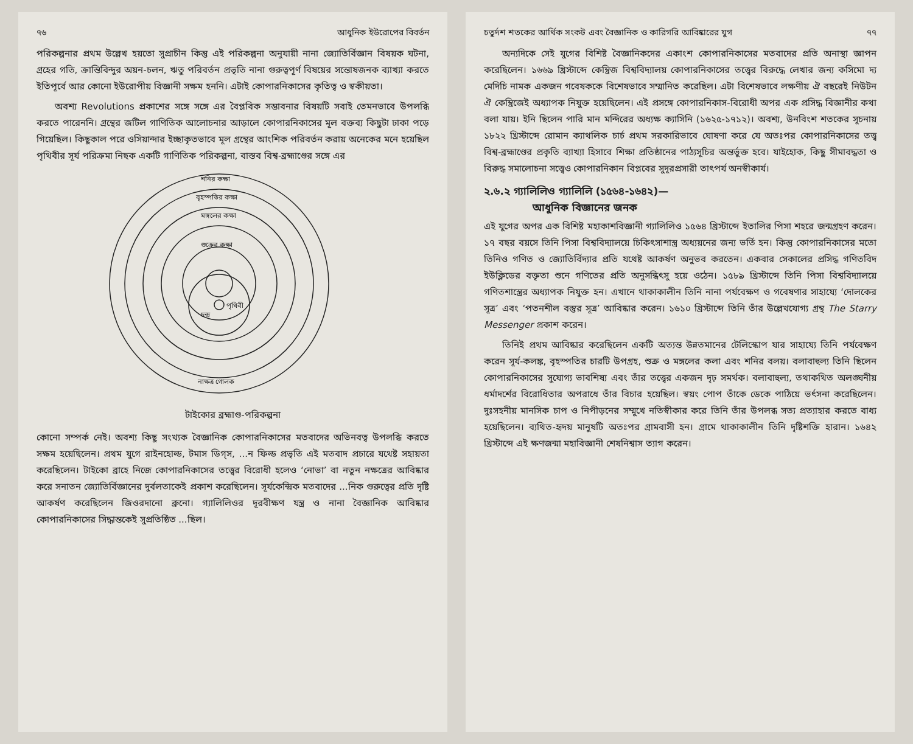৭৬ আধুনিক ইউরোপের বিবর্তন
পরিকল্পনার প্রথম উল্লেখ হয়তো সুপ্রাচীন কিন্তু এই পরিকল্পনা অনুযায়ী নানা জ্যোতির্বিজ্ঞান বিষয়ক ঘটনা, গ্রহের গতি, ক্রান্তিবিন্দুর অয়ন-চলন, ঋতু পরিবর্তন প্রভৃতি নানা গুরুত্বপূর্ণ বিষয়ের সন্তোষজনক ব্যাখ্যা করতে ইতিপূর্বে আর কোনো ইউরোপীয় বিজ্ঞানী সক্ষম হননি। এটাই কোপারনিকাসের কৃতিত্ব ও স্বকীয়তা।
অবশ্য Revolutions প্রকাশের সঙ্গে সঙ্গে এর বৈপ্লবিক সম্ভাবনার বিষয়টি সবাই তেমনভাবে উপলব্ধি করতে পারেননি। গ্রন্থের জটিল গাণিতিক আলোচনার আড়ালে কোপারনিকাসের মূল বক্তব্য কিছুটা ঢাকা পড়ে গিয়েছিল। কিছুকাল পরে ওসিয়ান্দার ইচ্ছাকৃতভাবে মূল গ্রন্থের আংশিক পরিবর্তন করায় অনেকের মনে হয়েছিল পৃথিবীর সূর্য পরিক্রমা নিছক একটি গাণিতিক পরিকল্পনা, বাস্তব বিশ্ব-ব্রহ্মাণ্ডের সঙ্গে এর
শনির কক্ষা
বৃহস্পতির কক্ষা
মঙ্গলের কক্ষা
শুক্রের কক্ষা
পৃথিবী
চন্দ্র
নাক্ষত্র গোলক
টাইকোর ব্রহ্মাণ্ড-পরিকল্পনা
কোনো সম্পর্ক নেই। অবশ্য কিছু সংখ্যক বৈজ্ঞানিক কোপারনিকাসের মতবাদের অভিনবত্ব উপলব্ধি করতে সক্ষম হয়েছিলেন। প্রথম যুগে রাইনহোল্ড, টমাস ডিগ্‌স, ...ন ফিল্ড প্রভৃতি এই মতবাদ প্রচারে যথেষ্ট সহায়তা করেছিলেন। টাইকো ব্রাহে নিজে কোপারনিকাসের তত্ত্বের বিরোধী হলেও ‘নোভা’ বা নতুন নক্ষত্রের আবিষ্কার করে সনাতন জ্যোতির্বিজ্ঞানের দুর্বলতাকেই প্রকাশ করেছিলেন। সূর্যকেন্দ্রিক মতবাদের ...নিক গুরুত্বের প্রতি দৃষ্টি আকর্ষণ করেছিলেন জিওরদানো ব্রুনো। গ্যালিলিওর দূরবীক্ষণ যন্ত্র ও নানা বৈজ্ঞানিক আবিষ্কার কোপারনিকাসের সিদ্ধান্তকেই সুপ্রতিষ্ঠিত ...ছিল।
চতুর্দশ শতকের আর্থিক সংকট এবং বৈজ্ঞানিক ও কারিগরি আবিষ্কারের যুগ ৭৭
অন্যদিকে সেই যুগের বিশিষ্ট বৈজ্ঞানিকদের একাংশ কোপারনিকাসের মতবাদের প্রতি অনাস্থা জ্ঞাপন করেছিলেন। ১৬৬৯ খ্রিস্টাব্দে কেম্ব্রিজ বিশ্ববিদ্যালয় কোপারনিকাসের তত্ত্বের বিরুদ্ধে লেখার জন্য কসিমো দ্য মেদিচি নামক একজন গবেষককে বিশেষভাবে সম্মানিত করেছিল। এটা বিশেষভাবে লক্ষণীয় ঐ বছরেই নিউটন ঐ কেম্ব্রিজেই অধ্যাপক নিযুক্ত হয়েছিলেন। এই প্রসঙ্গে কোপারনিকাস-বিরোধী অপর এক প্রসিদ্ধ বিজ্ঞানীর কথা বলা যায়। ইনি ছিলেন পারি মান মন্দিরের অধ্যক্ষ ক্যাসিনি (১৬২৫-১৭১২)। অবশ্য, উনবিংশ শতকের সূচনায় ১৮২২ খ্রিস্টাব্দে রোমান ক্যাথলিক চার্চ প্রথম সরকারিভাবে ঘোষণা করে যে অতঃপর কোপারনিকাসের তত্ত্ব বিশ্ব-ব্রহ্মাণ্ডের প্রকৃতি ব্যাখ্যা হিসাবে শিক্ষা প্রতিষ্ঠানের পাঠ্যসূচির অন্তর্ভুক্ত হবে। যাইহোক, কিছু সীমাবদ্ধতা ও বিরুদ্ধ সমালোচনা সত্ত্বেও কোপারনিকান বিপ্লবের সুদূরপ্রসারী তাৎপর্য অনস্বীকার্য।
২.৬.২ গ্যালিলিও গ্যালিলি (১৫৬৪-১৬৪২)—
আধুনিক বিজ্ঞানের জনক
এই যুগের অপর এক বিশিষ্ট মহাকাশবিজ্ঞানী গ্যালিলিও ১৫৬৪ খ্রিস্টাব্দে ইতালির পিসা শহরে জন্মগ্রহণ করেন। ১৭ বছর বয়সে তিনি পিসা বিশ্ববিদ্যালয়ে চিকিৎসাশাস্ত্র অধ্যয়নের জন্য ভর্তি হন। কিন্তু কোপারনিকাসের মতো তিনিও গণিত ও জ্যোতির্বিদ্যার প্রতি যথেষ্ট আকর্ষণ অনুভব করতেন। একবার সেকালের প্রসিদ্ধ গণিতবিদ ইউক্লিডের বক্তৃতা শুনে গণিতের প্রতি অনুসন্ধিৎসু হয়ে ওঠেন। ১৫৮৯ খ্রিস্টাব্দে তিনি পিসা বিশ্ববিদ্যালয়ে গণিতশাস্ত্রের অধ্যাপক নিযুক্ত হন। এখানে থাকাকালীন তিনি নানা পর্যবেক্ষণ ও গবেষণার সাহায্যে ‘দোলকের সূত্র’ এবং ‘পতনশীল বস্তুর সূত্র’ আবিষ্কার করেন। ১৬১০ খ্রিস্টাব্দে তিনি তাঁর উল্লেখযোগ্য গ্রন্থ The Starry Messenger প্রকাশ করেন।
তিনিই প্রথম আবিষ্কার করেছিলেন একটি অত্যন্ত উন্নতমানের টেলিস্কোপ যার সাহায্যে তিনি পর্যবেক্ষণ করেন সূর্য-কলঙ্ক, বৃহস্পতির চারটি উপগ্রহ, শুক্র ও মঙ্গলের কলা এবং শনির বলয়। বলাবাহুল্য তিনি ছিলেন কোপারনিকাসের সুযোগ্য ভাবশিষ্য এবং তাঁর তত্ত্বের একজন দৃঢ় সমর্থক। বলাবাহুল্য, তথাকথিত অলঙ্ঘনীয় ধর্মাদর্শের বিরোধিতার অপরাধে তাঁর বিচার হয়েছিল। স্বয়ং পোপ তাঁকে ডেকে পাঠিয়ে ভর্ৎসনা করেছিলেন। দুঃসহনীয় মানসিক চাপ ও নিপীড়নের সম্মুখে নতিস্বীকার করে তিনি তাঁর উপলব্ধ সত্য প্রত্যাহার করতে বাধ্য হয়েছিলেন। ব্যথিত-হৃদয় মানুষটি অতঃপর গ্রামবাসী হন। গ্রামে থাকাকালীন তিনি দৃষ্টিশক্তি হারান। ১৬৪২ খ্রিস্টাব্দে এই ক্ষণজন্মা মহাবিজ্ঞানী শেষনিশ্বাস ত্যাগ করেন।